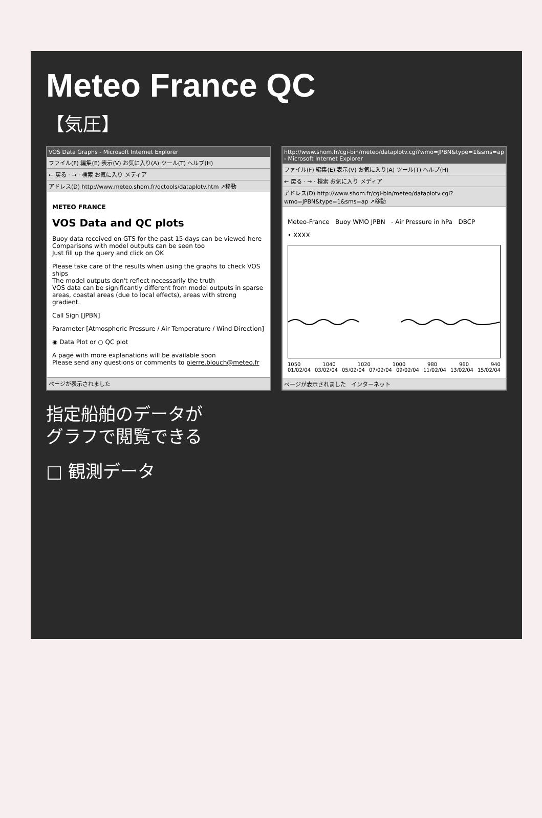Meteo France QC
【気圧】
VOS Data Graphs - Microsoft Internet Explorer
ファイル(F) 編集(E) 表示(V) お気に入り(A) ツール(T) ヘルプ(H)
← 戻る · → · 検索 お気に入り メディア
アドレス(D) http://www.meteo.shom.fr/qctools/dataplotv.htm ↗移動
METEO FRANCE
VOS Data and QC plots
Buoy data received on GTS for the past 15 days can be viewed here
Comparisons with model outputs can be seen too
Just fill up the query and click on OK
Please take care of the results when using the graphs to check VOS ships
The model outputs don't reflect necessarily the truth
VOS data can be significantly different from model outputs in sparse areas, coastal areas (due to local effects), areas with strong gradient.
Call Sign [JPBN]
Parameter [Atmospheric Pressure / Air Temperature / Wind Direction]
◉ Data Plot or ○ QC plot
A page with more explanations will be available soon
Please send any questions or comments to pierre.blouch@meteo.fr
ページが表示されました
http://www.shom.fr/cgi-bin/meteo/dataplotv.cgi?wmo=JPBN&type=1&sms=ap - Microsoft Internet Explorer
ファイル(F) 編集(E) 表示(V) お気に入り(A) ツール(T) ヘルプ(H)
← 戻る · → · 検索 お気に入り メディア
アドレス(D) http://www.shom.fr/cgi-bin/meteo/dataplotv.cgi?wmo=JPBN&type=1&sms=ap ↗移動
Meteo-France Buoy WMO JPBN - Air Pressure in hPa DBCP
• XXXX
1050 1040 1020 1000 980 960 940
01/02/04 03/02/04 05/02/04 07/02/04 09/02/04 11/02/04 13/02/04 15/02/04
ページが表示されました インターネット
指定船舶のデータが
グラフで閲覧できる
□ 観測データ